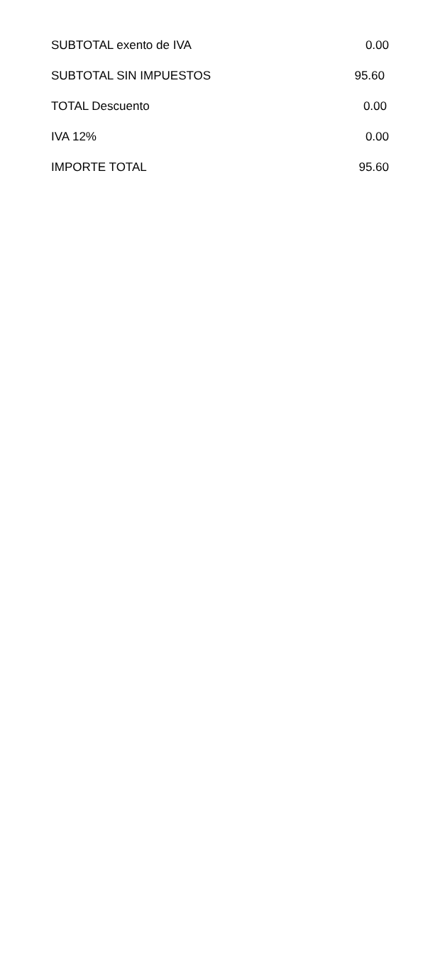| SUBTOTAL exento de IVA | 0.00 |
| SUBTOTAL SIN IMPUESTOS | 95.60 |
| TOTAL Descuento | 0.00 |
| IVA 12% | 0.00 |
| IMPORTE TOTAL | 95.60 |